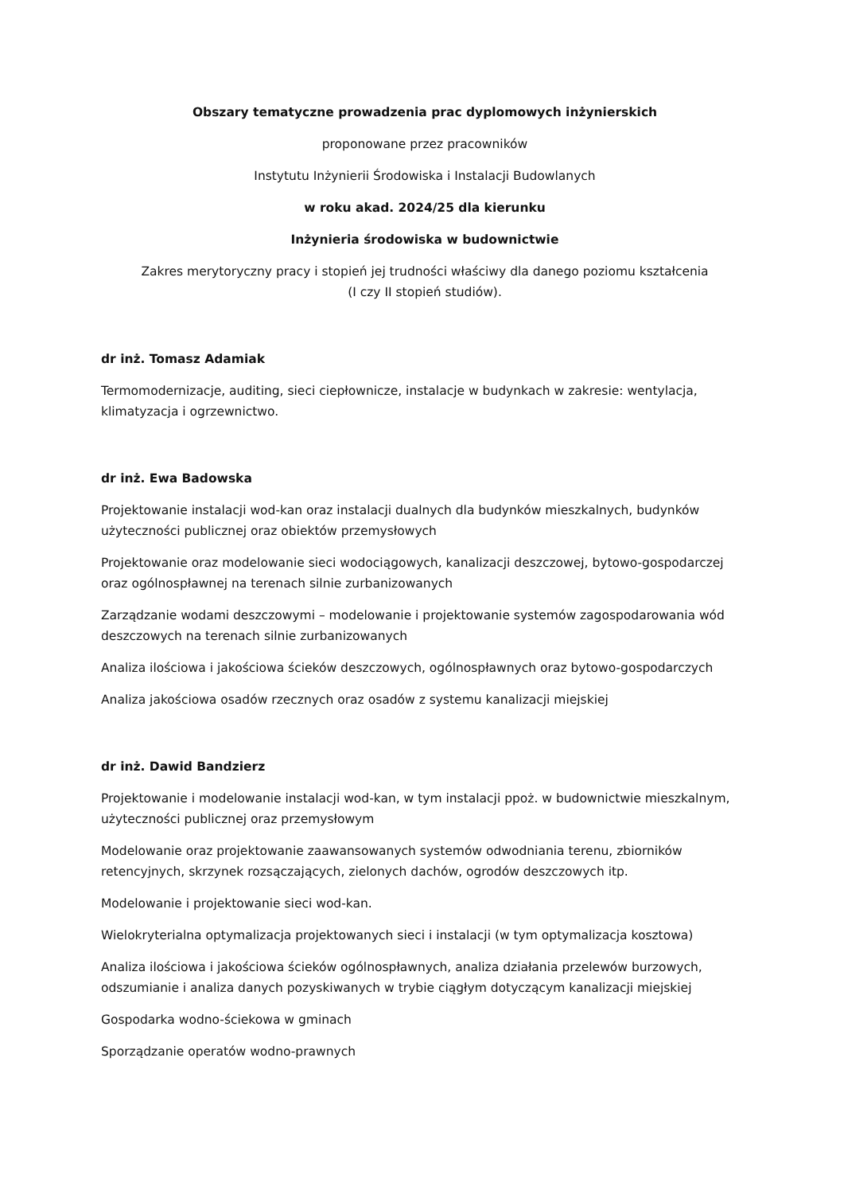Obszary tematyczne prowadzenia prac dyplomowych inżynierskich
proponowane przez pracowników
Instytutu Inżynierii Środowiska i Instalacji Budowlanych
w roku akad. 2024/25 dla kierunku
Inżynieria środowiska w budownictwie
Zakres merytoryczny pracy i stopień jej trudności właściwy dla danego poziomu kształcenia
(I czy II stopień studiów).
dr inż. Tomasz Adamiak
Termomodernizacje, auditing, sieci ciepłownicze, instalacje w budynkach w zakresie: wentylacja, klimatyzacja i ogrzewnictwo.
dr inż. Ewa Badowska
Projektowanie instalacji wod-kan oraz instalacji dualnych dla budynków mieszkalnych, budynków użyteczności publicznej oraz obiektów przemysłowych
Projektowanie oraz modelowanie sieci wodociągowych, kanalizacji deszczowej, bytowo-gospodarczej oraz ogólnospławnej na terenach silnie zurbanizowanych
Zarządzanie wodami deszczowymi – modelowanie i projektowanie systemów zagospodarowania wód deszczowych na terenach silnie zurbanizowanych
Analiza ilościowa i jakościowa ścieków deszczowych, ogólnospławnych oraz bytowo-gospodarczych
Analiza jakościowa osadów rzecznych oraz osadów z systemu kanalizacji miejskiej
dr inż. Dawid Bandzierz
Projektowanie i modelowanie instalacji wod-kan, w tym instalacji ppoż. w budownictwie mieszkalnym, użyteczności publicznej oraz przemysłowym
Modelowanie oraz projektowanie zaawansowanych systemów odwodniania terenu, zbiorników retencyjnych, skrzynek rozsączających, zielonych dachów, ogrodów deszczowych itp.
Modelowanie i projektowanie sieci wod-kan.
Wielokryterialna optymalizacja projektowanych sieci i instalacji (w tym optymalizacja kosztowa)
Analiza ilościowa i jakościowa ścieków ogólnospławnych, analiza działania przelewów burzowych, odszumianie i analiza danych pozyskiwanych w trybie ciągłym dotyczącym kanalizacji miejskiej
Gospodarka wodno-ściekowa w gminach
Sporządzanie operatów wodno-prawnych